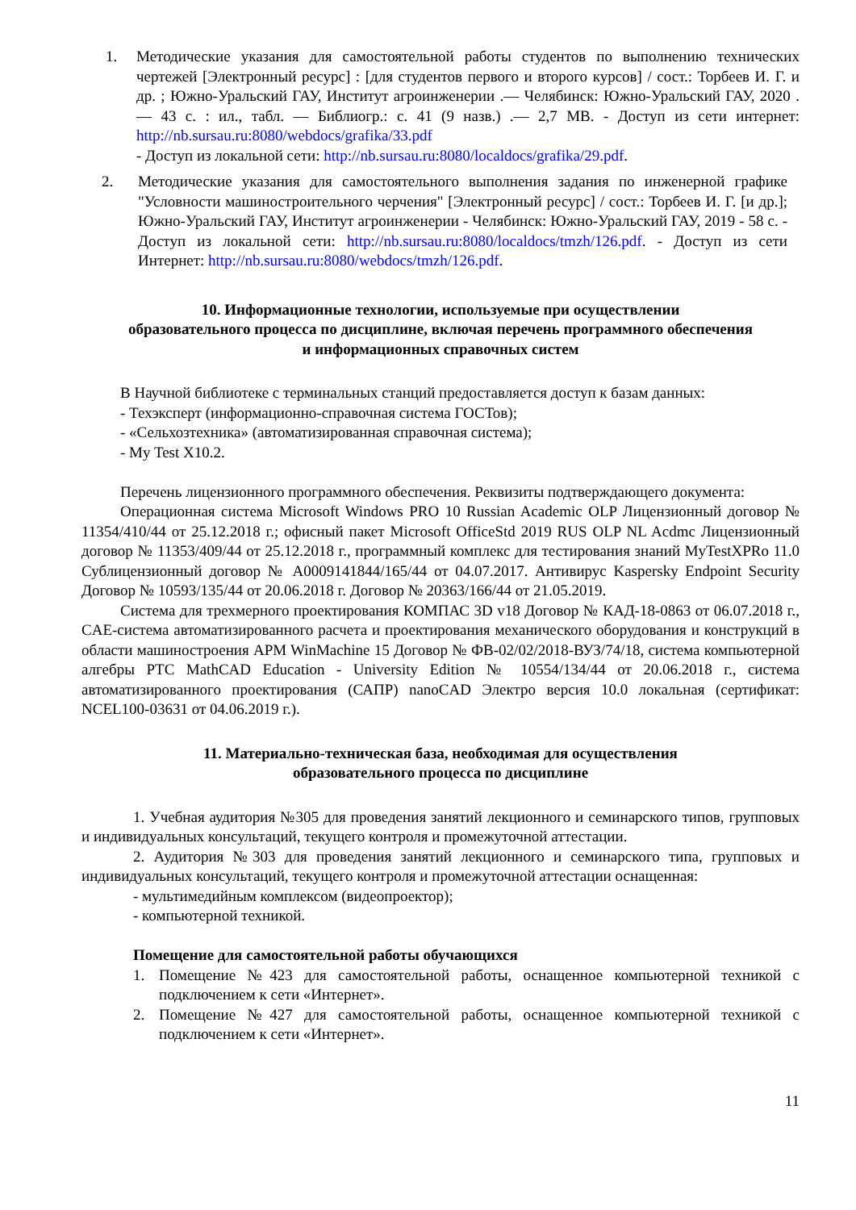1. Методические указания для самостоятельной работы студентов по выполнению технических чертежей [Электронный ресурс] : [для студентов первого и второго курсов] / сост.: Торбеев И. Г. и др. ; Южно-Уральский ГАУ, Институт агроинженерии .— Челябинск: Южно-Уральский ГАУ, 2020 .— 43 с. : ил., табл. — Библиогр.: с. 41 (9 назв.) .— 2,7 MB. - Доступ из сети интернет: http://nb.sursau.ru:8080/webdocs/grafika/33.pdf
- Доступ из локальной сети: http://nb.sursau.ru:8080/localdocs/grafika/29.pdf.
2. Методические указания для самостоятельного выполнения задания по инженерной графике "Условности машиностроительного черчения" [Электронный ресурс] / сост.: Торбеев И. Г. [и др.]; Южно-Уральский ГАУ, Институт агроинженерии - Челябинск: Южно-Уральский ГАУ, 2019 - 58 с. - Доступ из локальной сети: http://nb.sursau.ru:8080/localdocs/tmzh/126.pdf. - Доступ из сети Интернет: http://nb.sursau.ru:8080/webdocs/tmzh/126.pdf.
10. Информационные технологии, используемые при осуществлении
образовательного процесса по дисциплине, включая перечень программного обеспечения
и информационных справочных систем
В Научной библиотеке с терминальных станций предоставляется доступ к базам данных:
- Техэксперт (информационно-справочная система ГОСТов);
- «Сельхозтехника» (автоматизированная справочная система);
- My Test X10.2.
Перечень лицензионного программного обеспечения. Реквизиты подтверждающего документа:
Операционная система Microsoft Windows PRO 10 Russian Academic OLP Лицензионный договор № 11354/410/44 от 25.12.2018 г.; офисный пакет Microsoft OfficeStd 2019 RUS OLP NL Acdmc Лицензионный договор № 11353/409/44 от 25.12.2018 г., программный комплекс для тестирования знаний MyTestXPRo 11.0 Сублицензионный договор № А0009141844/165/44 от 04.07.2017. Антивирус Kaspersky Endpoint Security Договор № 10593/135/44 от 20.06.2018 г. Договор № 20363/166/44 от 21.05.2019.
Система для трехмерного проектирования КОМПАС 3D v18 Договор № КАД-18-0863 от 06.07.2018 г., CAE-система автоматизированного расчета и проектирования механического оборудования и конструкций в области машиностроения APM WinMachine 15 Договор № ФВ-02/02/2018-ВУЗ/74/18, система компьютерной алгебры PTC MathCAD Education - University Edition № 10554/134/44 от 20.06.2018 г., система автоматизированного проектирования (САПР) nanoCAD Электро версия 10.0 локальная (сертификат: NCEL100-03631 от 04.06.2019 г.).
11. Материально-техническая база, необходимая для осуществления
образовательного процесса по дисциплине
1. Учебная аудитория №305 для проведения занятий лекционного и семинарского типов, групповых и индивидуальных консультаций, текущего контроля и промежуточной аттестации.
2. Аудитория №303 для проведения занятий лекционного и семинарского типа, групповых и индивидуальных консультаций, текущего контроля и промежуточной аттестации оснащенная:
- мультимедийным комплексом (видеопроектор);
- компьютерной техникой.
Помещение для самостоятельной работы обучающихся
1. Помещение №423 для самостоятельной работы, оснащенное компьютерной техникой с подключением к сети «Интернет».
2. Помещение №427 для самостоятельной работы, оснащенное компьютерной техникой с подключением к сети «Интернет».
11